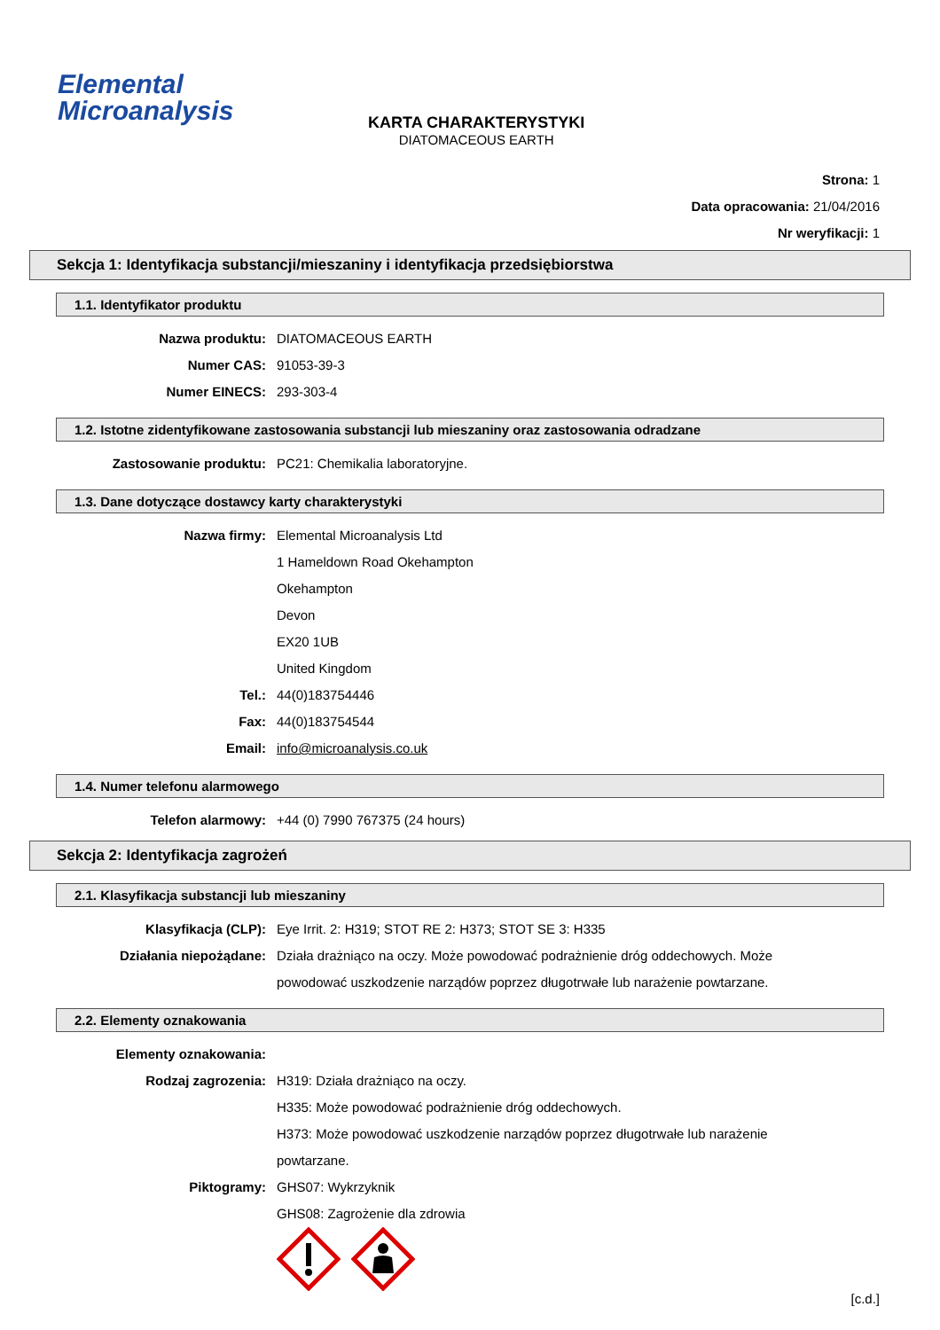Elemental
Microanalysis
KARTA CHARAKTERYSTYKI
DIATOMACEOUS EARTH
Strona: 1
Data opracowania: 21/04/2016
Nr weryfikacji: 1
Sekcja 1: Identyfikacja substancji/mieszaniny i identyfikacja przedsiębiorstwa
1.1. Identyfikator produktu
Nazwa produktu: DIATOMACEOUS EARTH
Numer CAS: 91053-39-3
Numer EINECS: 293-303-4
1.2. Istotne zidentyfikowane zastosowania substancji lub mieszaniny oraz zastosowania odradzane
Zastosowanie produktu: PC21: Chemikalia laboratoryjne.
1.3. Dane dotyczące dostawcy karty charakterystyki
Nazwa firmy: Elemental Microanalysis Ltd
1 Hameldown Road Okehampton
Okehampton
Devon
EX20 1UB
United Kingdom
Tel.: 44(0)183754446
Fax: 44(0)183754544
Email: info@microanalysis.co.uk
1.4. Numer telefonu alarmowego
Telefon alarmowy: +44 (0) 7990 767375 (24 hours)
Sekcja 2: Identyfikacja zagrożeń
2.1. Klasyfikacja substancji lub mieszaniny
Klasyfikacja (CLP): Eye Irrit. 2: H319; STOT RE 2: H373; STOT SE 3: H335
Działania niepożądane: Działa drażniąco na oczy. Może powodować podrażnienie dróg oddechowych. Może powodować uszkodzenie narządów poprzez długotrwałe lub narażenie powtarzane.
2.2. Elementy oznakowania
Elementy oznakowania:
Rodzaj zagrozenia: H319: Działa drażniąco na oczy.
H335: Może powodować podrażnienie dróg oddechowych.
H373: Może powodować uszkodzenie narządów poprzez długotrwałe lub narażenie powtarzane.
Piktogramy: GHS07: Wykrzyknik
GHS08: Zagrożenie dla zdrowia
[c.d.]